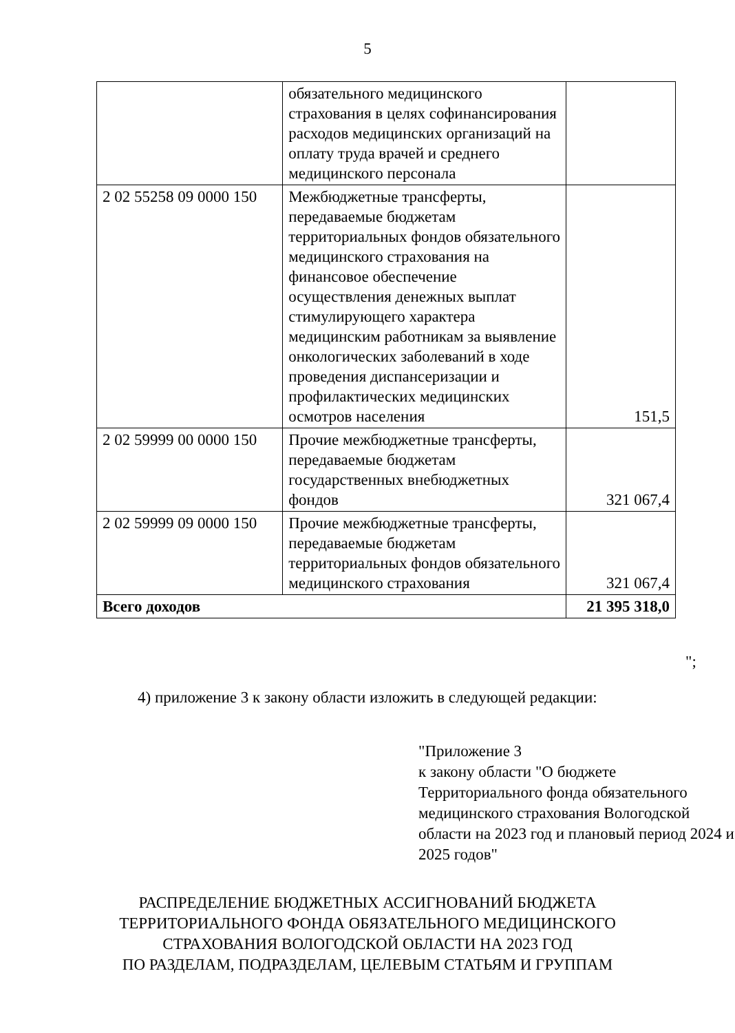5
| | обязательного медицинского страхования в целях софинансирования расходов медицинских организаций на оплату труда врачей и среднего медицинского персонала | |
| 2 02 55258 09 0000 150 | Межбюджетные трансферты, передаваемые бюджетам территориальных фондов обязательного медицинского страхования на финансовое обеспечение осуществления денежных выплат стимулирующего характера медицинским работникам за выявление онкологических заболеваний в ходе проведения диспансеризации и профилактических медицинских осмотров населения | 151,5 |
| 2 02 59999 00 0000 150 | Прочие межбюджетные трансферты, передаваемые бюджетам государственных внебюджетных фондов | 321 067,4 |
| 2 02 59999 09 0000 150 | Прочие межбюджетные трансферты, передаваемые бюджетам территориальных фондов обязательного медицинского страхования | 321 067,4 |
| Всего доходов | | 21 395 318,0 |
";
4) приложение 3 к закону области изложить в следующей редакции:
"Приложение 3
к закону области "О бюджете Территориального фонда обязательного медицинского страхования Вологодской области на 2023 год и плановый период 2024 и 2025 годов"
РАСПРЕДЕЛЕНИЕ БЮДЖЕТНЫХ АССИГНОВАНИЙ БЮДЖЕТА
ТЕРРИТОРИАЛЬНОГО ФОНДА ОБЯЗАТЕЛЬНОГО МЕДИЦИНСКОГО
СТРАХОВАНИЯ ВОЛОГОДСКОЙ ОБЛАСТИ НА 2023 ГОД
ПО РАЗДЕЛАМ, ПОДРАЗДЕЛАМ, ЦЕЛЕВЫМ СТАТЬЯМ И ГРУППАМ